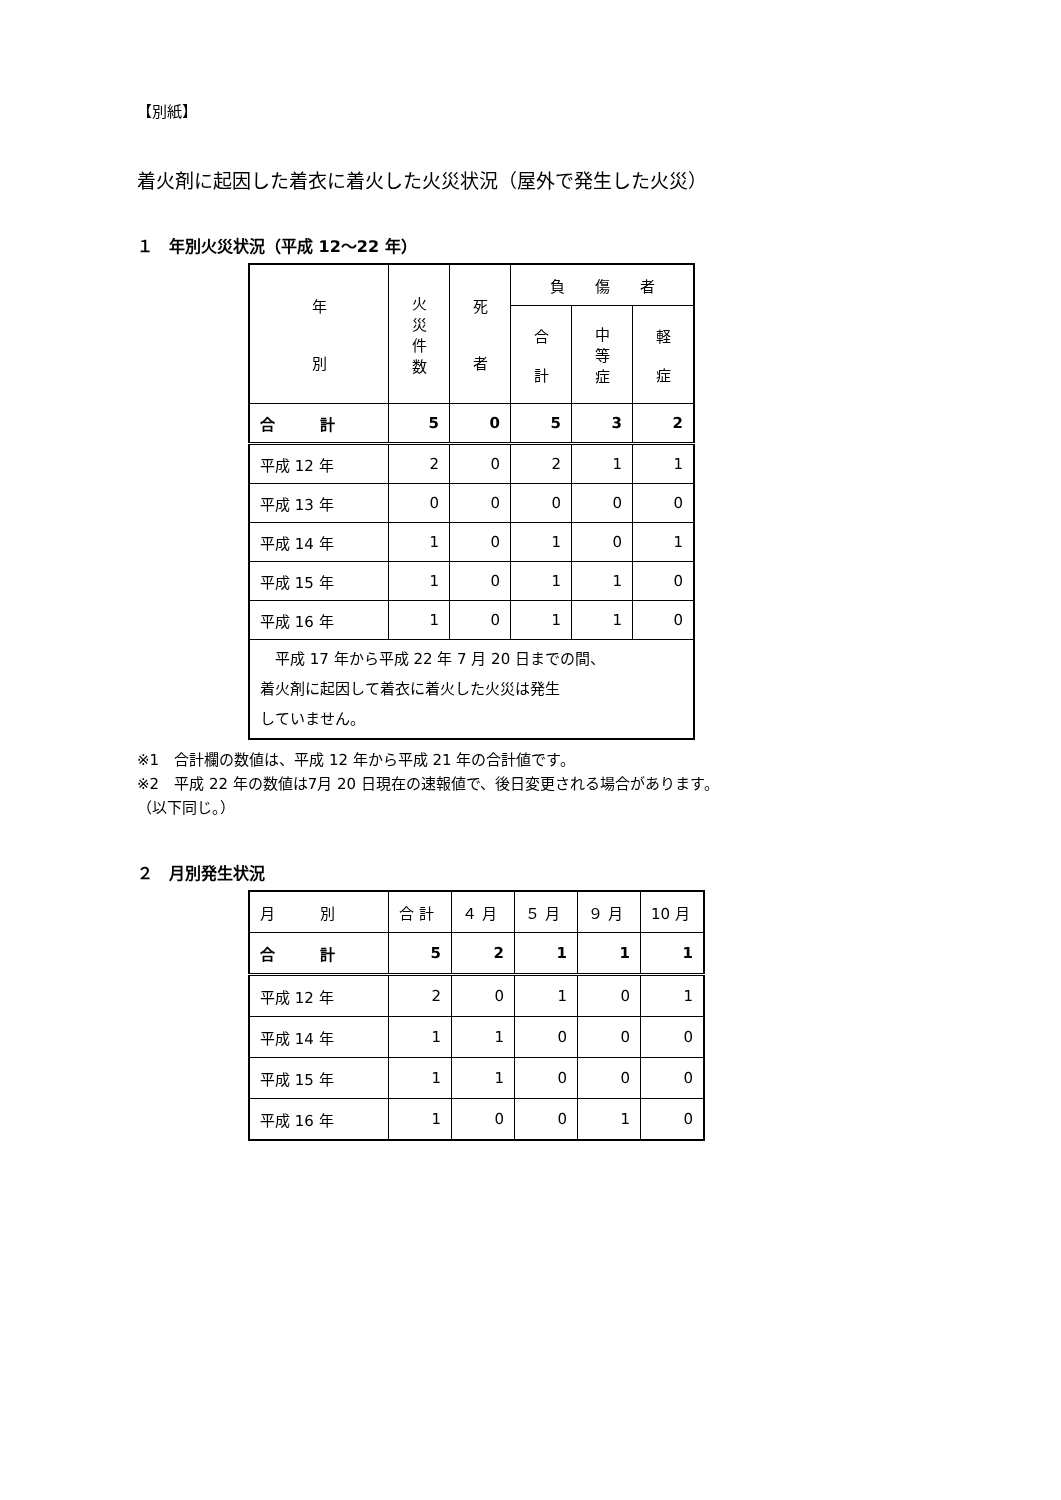【別紙】
着火剤に起因した着衣に着火した火災状況（屋外で発生した火災）
１　年別火災状況（平成 12～22 年）
| 年 別 | 火 災 件 数 | 死 者 | 負 傷 者 | | |
| --- | --- | --- | --- | --- | --- |
| | | | 合 計 | 中 等 症 | 軽 症 |
| 合 計 | 5 | 0 | 5 | 3 | 2 |
| 平成 12 年 | 2 | 0 | 2 | 1 | 1 |
| 平成 13 年 | 0 | 0 | 0 | 0 | 0 |
| 平成 14 年 | 1 | 0 | 1 | 0 | 1 |
| 平成 15 年 | 1 | 0 | 1 | 1 | 0 |
| 平成 16 年 | 1 | 0 | 1 | 1 | 0 |
| 平成 17 年から平成 22 年 7 月 20 日までの間、 着火剤に起因して着衣に着火した火災は発生 していません。 | | | | | |
※1　合計欄の数値は、平成 12 年から平成 21 年の合計値です。
※2　平成 22 年の数値は7月 20 日現在の速報値で、後日変更される場合があります。
（以下同じ。）
２　月別発生状況
| 月 別 | 合 計 | ４ 月 | ５ 月 | ９ 月 | 10 月 |
| 合 計 | 5 | 2 | 1 | 1 | 1 |
| 平成 12 年 | 2 | 0 | 1 | 0 | 1 |
| 平成 14 年 | 1 | 1 | 0 | 0 | 0 |
| 平成 15 年 | 1 | 1 | 0 | 0 | 0 |
| 平成 16 年 | 1 | 0 | 0 | 1 | 0 |